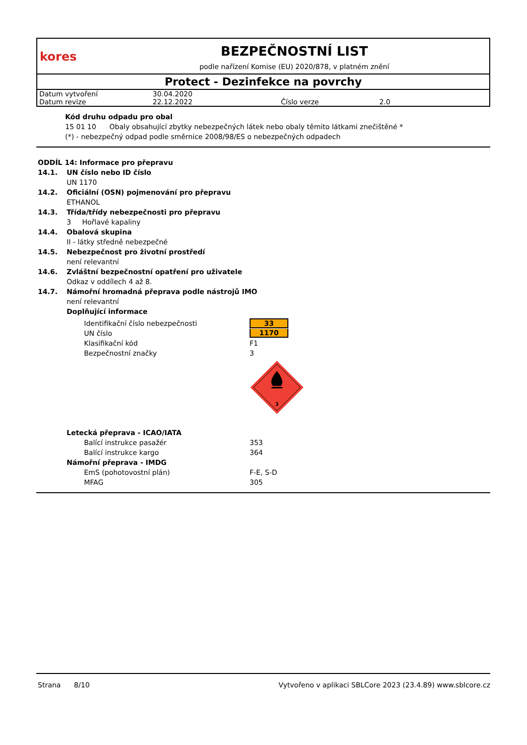kores
BEZPEČNOSTNÍ LIST
podle nařízení Komise (EU) 2020/878, v platném znění
Protect - Dezinfekce na povrchy
| Datum vytvoření | 30.04.2020 | | |
| Datum revize | 22.12.2022 | Číslo verze | 2.0 |
Kód druhu odpadu pro obal
15 01 10 Obaly obsahující zbytky nebezpečných látek nebo obaly těmito látkami znečištěné *
(*) - nebezpečný odpad podle směrnice 2008/98/ES o nebezpečných odpadech
ODDÍL 14: Informace pro přepravu
14.1. UN číslo nebo ID číslo
UN 1170
14.2. Oficiální (OSN) pojmenování pro přepravu
ETHANOL
14.3. Třída/třídy nebezpečnosti pro přepravu
3 Hořlavé kapaliny
14.4. Obalová skupina
II - látky středně nebezpečné
14.5. Nebezpečnost pro životní prostředí
není relevantní
14.6. Zvláštní bezpečnostní opatření pro uživatele
Odkaz v oddílech 4 až 8.
14.7. Námořní hromadná přeprava podle nástrojů IMO
není relevantní
Doplňující informace
| Identifikační číslo nebezpečnosti | 33 |
| UN číslo | 1170 |
| Klasifikační kód | F1 |
| Bezpečnostní značky | 3 |
| | 3 |
Letecká přeprava - ICAO/IATA
| Balící instrukce pasažér | 353 |
| Balící instrukce kargo | 364 |
Námořní přeprava - IMDG
| EmS (pohotovostní plán) | F-E, S-D |
| MFAG | 305 |
Strana 8/10 Vytvořeno v aplikaci SBLCore 2023 (23.4.89) www.sblcore.cz